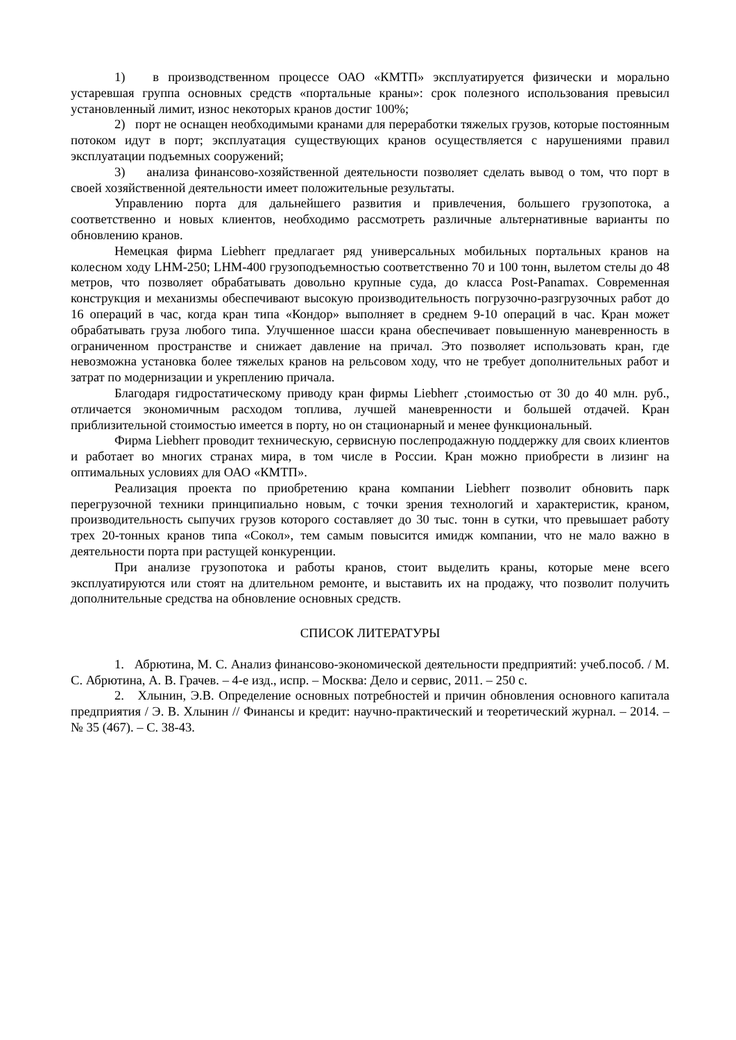1) в производственном процессе ОАО «КМТП» эксплуатируется физически и морально устаревшая группа основных средств «портальные краны»: срок полезного использования превысил установленный лимит, износ некоторых кранов достиг 100%;
2) порт не оснащен необходимыми кранами для переработки тяжелых грузов, которые постоянным потоком идут в порт; эксплуатация существующих кранов осуществляется с нарушениями правил эксплуатации подъемных сооружений;
3) анализа финансово-хозяйственной деятельности позволяет сделать вывод о том, что порт в своей хозяйственной деятельности имеет положительные результаты.
Управлению порта для дальнейшего развития и привлечения, большего грузопотока, а соответственно и новых клиентов, необходимо рассмотреть различные альтернативные варианты по обновлению кранов.
Немецкая фирма Liebherr предлагает ряд универсальных мобильных портальных кранов на колесном ходу LHM-250; LHM-400 грузоподъемностью соответственно 70 и 100 тонн, вылетом стелы до 48 метров, что позволяет обрабатывать довольно крупные суда, до класса Post-Panamax. Современная конструкция и механизмы обеспечивают высокую производительность погрузочно-разгрузочных работ до 16 операций в час, когда кран типа «Кондор» выполняет в среднем 9-10 операций в час. Кран может обрабатывать груза любого типа. Улучшенное шасси крана обеспечивает повышенную маневренность в ограниченном пространстве и снижает давление на причал. Это позволяет использовать кран, где невозможна установка более тяжелых кранов на рельсовом ходу, что не требует дополнительных работ и затрат по модернизации и укреплению причала.
Благодаря гидростатическому приводу кран фирмы Liebherr ,стоимостью от 30 до 40 млн. руб., отличается экономичным расходом топлива, лучшей маневренности и большей отдачей. Кран приблизительной стоимостью имеется в порту, но он стационарный и менее функциональный.
Фирма Liebherr проводит техническую, сервисную послепродажную поддержку для своих клиентов и работает во многих странах мира, в том числе в России. Кран можно приобрести в лизинг на оптимальных условиях для ОАО «КМТП».
Реализация проекта по приобретению крана компании Liebherr позволит обновить парк перегрузочной техники принципиально новым, с точки зрения технологий и характеристик, краном, производительность сыпучих грузов которого составляет до 30 тыс. тонн в сутки, что превышает работу трех 20-тонных кранов типа «Сокол», тем самым повысится имидж компании, что не мало важно в деятельности порта при растущей конкуренции.
При анализе грузопотока и работы кранов, стоит выделить краны, которые мене всего эксплуатируются или стоят на длительном ремонте, и выставить их на продажу, что позволит получить дополнительные средства на обновление основных средств.
СПИСОК ЛИТЕРАТУРЫ
1. Абрютина, М. С. Анализ финансово-экономической деятельности предприятий: учеб.пособ. / М. С. Абрютина, А. В. Грачев. – 4-е изд., испр. – Москва: Дело и сервис, 2011. – 250 с.
2. Хлынин, Э.В. Определение основных потребностей и причин обновления основного капитала предприятия / Э. В. Хлынин // Финансы и кредит: научно-практический и теоретический журнал. – 2014. – № 35 (467). – С. 38-43.